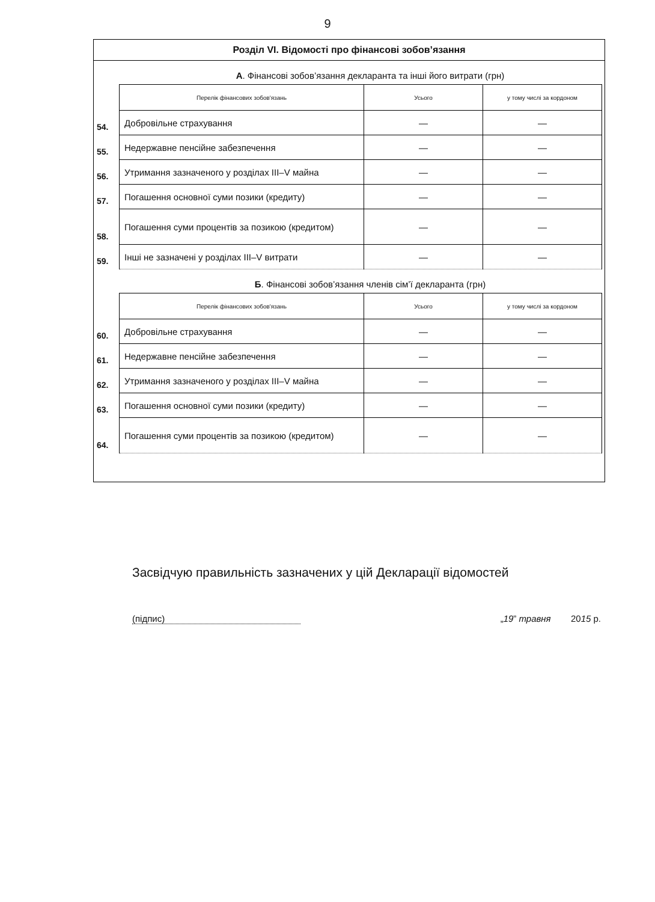9
Розділ VI. Відомості про фінансові зобов’язання
А. Фінансові зобов’язання декларанта та інші його витрати (грн)
| | Перелік фінансових зобов'язань | Усього | у тому числі за кордоном |
| 54. | Добровільне страхування | — | — |
| 55. | Недержавне пенсійне забезпечення | — | — |
| 56. | Утримання зазначеного у розділах III–V майна | — | — |
| 57. | Погашення основної суми позики (кредиту) | — | — |
| 58. | Погашення суми процентів за позикою (кредитом) | — | — |
| 59. | Інші не зазначені у розділах III–V витрати | — | — |
Б. Фінансові зобов’язання членів сім’ї декларанта (грн)
| | Перелік фінансових зобов'язань | Усього | у тому числі за кордоном |
| 60. | Добровільне страхування | — | — |
| 61. | Недержавне пенсійне забезпечення | — | — |
| 62. | Утримання зазначеного у розділах III–V майна | — | — |
| 63. | Погашення основної суми позики (кредиту) | — | — |
| 64. | Погашення суми процентів за позикою (кредитом) | — | — |
Засвідчую правильність зазначених у цій Декларації відомостей
(підпис) „19” травня 2015 р.